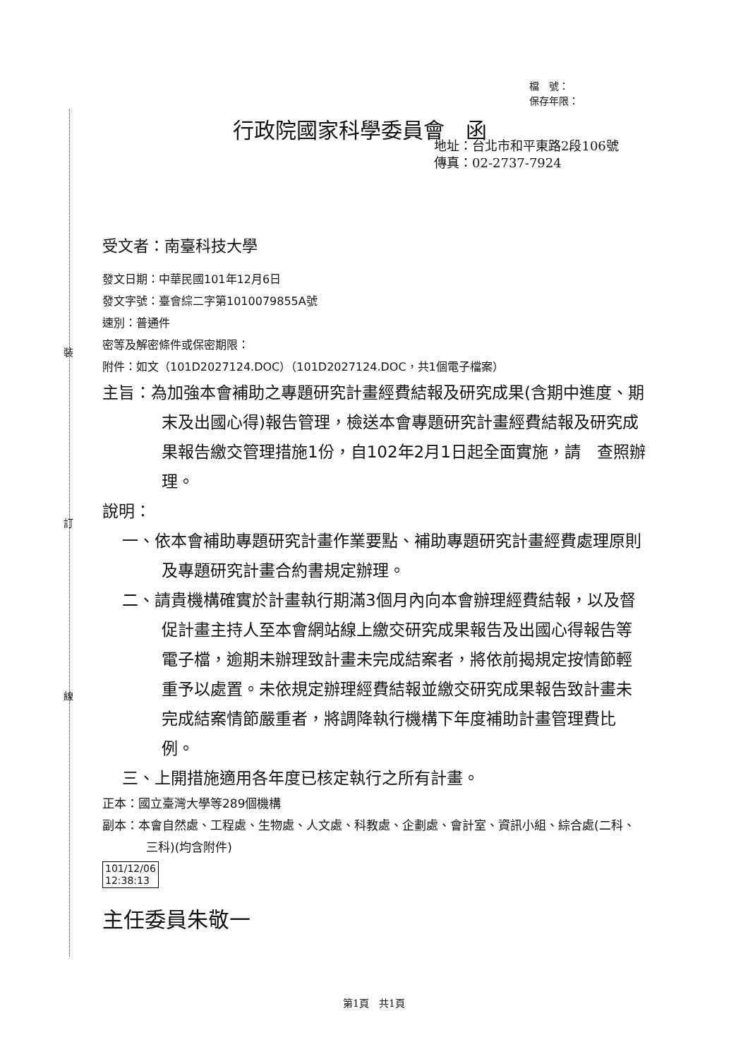裝
訂
線
檔　號：
保存年限：
行政院國家科學委員會　函
地址：台北市和平東路2段106號
傳真：02-2737-7924
受文者：南臺科技大學
發文日期：中華民國101年12月6日
發文字號：臺會綜二字第1010079855A號
速別：普通件
密等及解密條件或保密期限：
附件：如文（101D2027124.DOC）（101D2027124.DOC，共1個電子檔案）
主旨：為加強本會補助之專題研究計畫經費結報及研究成果(含期中進度、期末及出國心得)報告管理，檢送本會專題研究計畫經費結報及研究成果報告繳交管理措施1份，自102年2月1日起全面實施，請　查照辦理。
說明：
一、依本會補助專題研究計畫作業要點、補助專題研究計畫經費處理原則及專題研究計畫合約書規定辦理。
二、請貴機構確實於計畫執行期滿3個月內向本會辦理經費結報，以及督促計畫主持人至本會網站線上繳交研究成果報告及出國心得報告等電子檔，逾期未辦理致計畫未完成結案者，將依前揭規定按情節輕重予以處置。未依規定辦理經費結報並繳交研究成果報告致計畫未完成結案情節嚴重者，將調降執行機構下年度補助計畫管理費比例。
三、上開措施適用各年度已核定執行之所有計畫。
正本：國立臺灣大學等289個機構
副本：本會自然處、工程處、生物處、人文處、科教處、企劃處、會計室、資訊小組、綜合處(二科、三科)(均含附件)
101/12/06
12:38:13
主任委員朱敬一
第1頁　共1頁